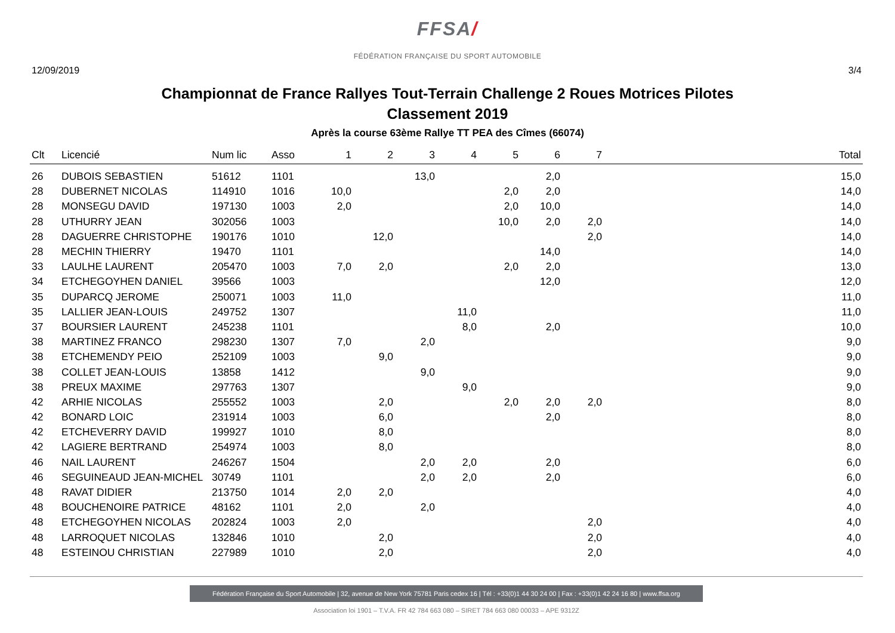FFSA/
FÉDÉRATION FRANÇAISE DU SPORT AUTOMOBILE
12/09/2019 3/4
Championnat de France Rallyes Tout-Terrain Challenge 2 Roues Motrices Pilotes
Classement 2019
Après la course 63ème Rallye TT PEA des Cîmes (66074)
| Clt | Licencié | Num lic | Asso | 1 | 2 | 3 | 4 | 5 | 6 | 7 | Total |
| --- | --- | --- | --- | --- | --- | --- | --- | --- | --- | --- | --- |
| 26 | DUBOIS SEBASTIEN | 51612 | 1101 | | | 13,0 | | | 2,0 | | 15,0 |
| 28 | DUBERNET NICOLAS | 114910 | 1016 | 10,0 | | | | 2,0 | 2,0 | | 14,0 |
| 28 | MONSEGU DAVID | 197130 | 1003 | 2,0 | | | | 2,0 | 10,0 | | 14,0 |
| 28 | UTHURRY JEAN | 302056 | 1003 | | | | | 10,0 | 2,0 | 2,0 | 14,0 |
| 28 | DAGUERRE CHRISTOPHE | 190176 | 1010 | | 12,0 | | | | | 2,0 | 14,0 |
| 28 | MECHIN THIERRY | 19470 | 1101 | | | | | | 14,0 | | 14,0 |
| 33 | LAULHE LAURENT | 205470 | 1003 | 7,0 | 2,0 | | | 2,0 | 2,0 | | 13,0 |
| 34 | ETCHEGOYHEN DANIEL | 39566 | 1003 | | | | | | 12,0 | | 12,0 |
| 35 | DUPARCQ JEROME | 250071 | 1003 | 11,0 | | | | | | | 11,0 |
| 35 | LALLIER JEAN-LOUIS | 249752 | 1307 | | | | 11,0 | | | | 11,0 |
| 37 | BOURSIER LAURENT | 245238 | 1101 | | | | 8,0 | | 2,0 | | 10,0 |
| 38 | MARTINEZ FRANCO | 298230 | 1307 | 7,0 | | 2,0 | | | | | 9,0 |
| 38 | ETCHEMENDY PEIO | 252109 | 1003 | | 9,0 | | | | | | 9,0 |
| 38 | COLLET JEAN-LOUIS | 13858 | 1412 | | | 9,0 | | | | | 9,0 |
| 38 | PREUX MAXIME | 297763 | 1307 | | | | 9,0 | | | | 9,0 |
| 42 | ARHIE NICOLAS | 255552 | 1003 | | 2,0 | | | 2,0 | 2,0 | 2,0 | 8,0 |
| 42 | BONARD LOIC | 231914 | 1003 | | 6,0 | | | | 2,0 | | 8,0 |
| 42 | ETCHEVERRY DAVID | 199927 | 1010 | | 8,0 | | | | | | 8,0 |
| 42 | LAGIERE BERTRAND | 254974 | 1003 | | 8,0 | | | | | | 8,0 |
| 46 | NAIL LAURENT | 246267 | 1504 | | | 2,0 | 2,0 | | 2,0 | | 6,0 |
| 46 | SEGUINEAUD JEAN-MICHEL | 30749 | 1101 | | | 2,0 | 2,0 | | 2,0 | | 6,0 |
| 48 | RAVAT DIDIER | 213750 | 1014 | 2,0 | 2,0 | | | | | | 4,0 |
| 48 | BOUCHENOIRE PATRICE | 48162 | 1101 | 2,0 | | 2,0 | | | | | 4,0 |
| 48 | ETCHEGOYHEN NICOLAS | 202824 | 1003 | 2,0 | | | | | | 2,0 | 4,0 |
| 48 | LARROQUET NICOLAS | 132846 | 1010 | | 2,0 | | | | | 2,0 | 4,0 |
| 48 | ESTEINOU CHRISTIAN | 227989 | 1010 | | 2,0 | | | | | 2,0 | 4,0 |
Fédération Française du Sport Automobile | 32, avenue de New York 75781 Paris cedex 16 | Tél : +33(0)1 44 30 24 00 | Fax : +33(0)1 42 24 16 80 | www.ffsa.org
Association loi 1901 – T.V.A. FR 42 784 663 080 – SIRET 784 663 080 00033 – APE 9312Z